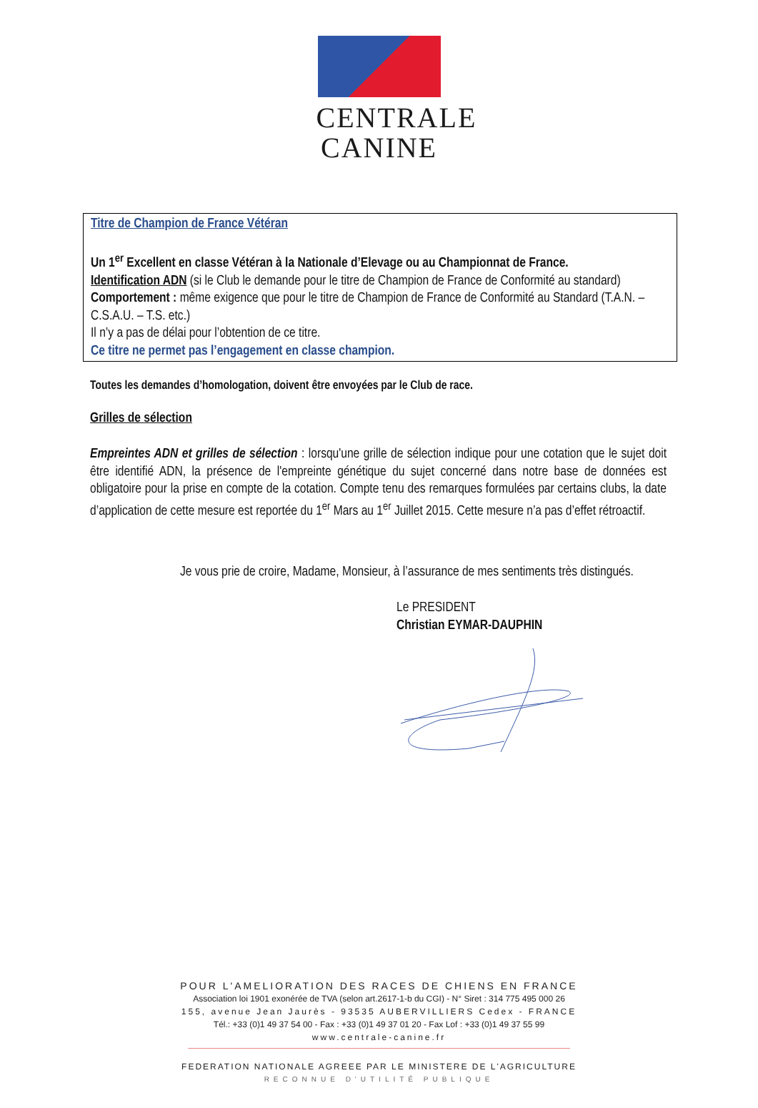CENTRALE
CANINE
Titre de Champion de France Vétéran
Un 1<sup>er</sup> Excellent en classe Vétéran à la Nationale d’Elevage ou au Championnat de France.
Identification ADN (si le Club le demande pour le titre de Champion de France de Conformité au standard)
Comportement : même exigence que pour le titre de Champion de France de Conformité au Standard (T.A.N. – C.S.A.U. – T.S. etc.)
Il n’y a pas de délai pour l’obtention de ce titre.
Ce titre ne permet pas l’engagement en classe champion.
Toutes les demandes d’homologation, doivent être envoyées par le Club de race.
Grilles de sélection
Empreintes ADN et grilles de sélection : lorsqu'une grille de sélection indique pour une cotation que le sujet doit être identifié ADN, la présence de l'empreinte génétique du sujet concerné dans notre base de données est obligatoire pour la prise en compte de la cotation. Compte tenu des remarques formulées par certains clubs, la date d’application de cette mesure est reportée du 1<sup>er</sup> Mars au 1<sup>er</sup> Juillet 2015. Cette mesure n’a pas d’effet rétroactif.
Je vous prie de croire, Madame, Monsieur, à l’assurance de mes sentiments très distingués.
Le PRESIDENT
Christian EYMAR-DAUPHIN
POUR L'AMELIORATION DES RACES DE CHIENS EN FRANCE
Association loi 1901 exonérée de TVA (selon art.2617-1-b du CGI) - N° Siret : 314 775 495 000 26
155, avenue Jean Jaurès - 93535 AUBERVILLIERS Cedex - FRANCE
Tél.: +33 (0)1 49 37 54 00 - Fax : +33 (0)1 49 37 01 20 - Fax Lof : +33 (0)1 49 37 55 99
www.centrale-canine.fr
FEDERATION NATIONALE AGREEE PAR LE MINISTERE DE L'AGRICULTURE
RECONNUE D'UTILITÉ PUBLIQUE